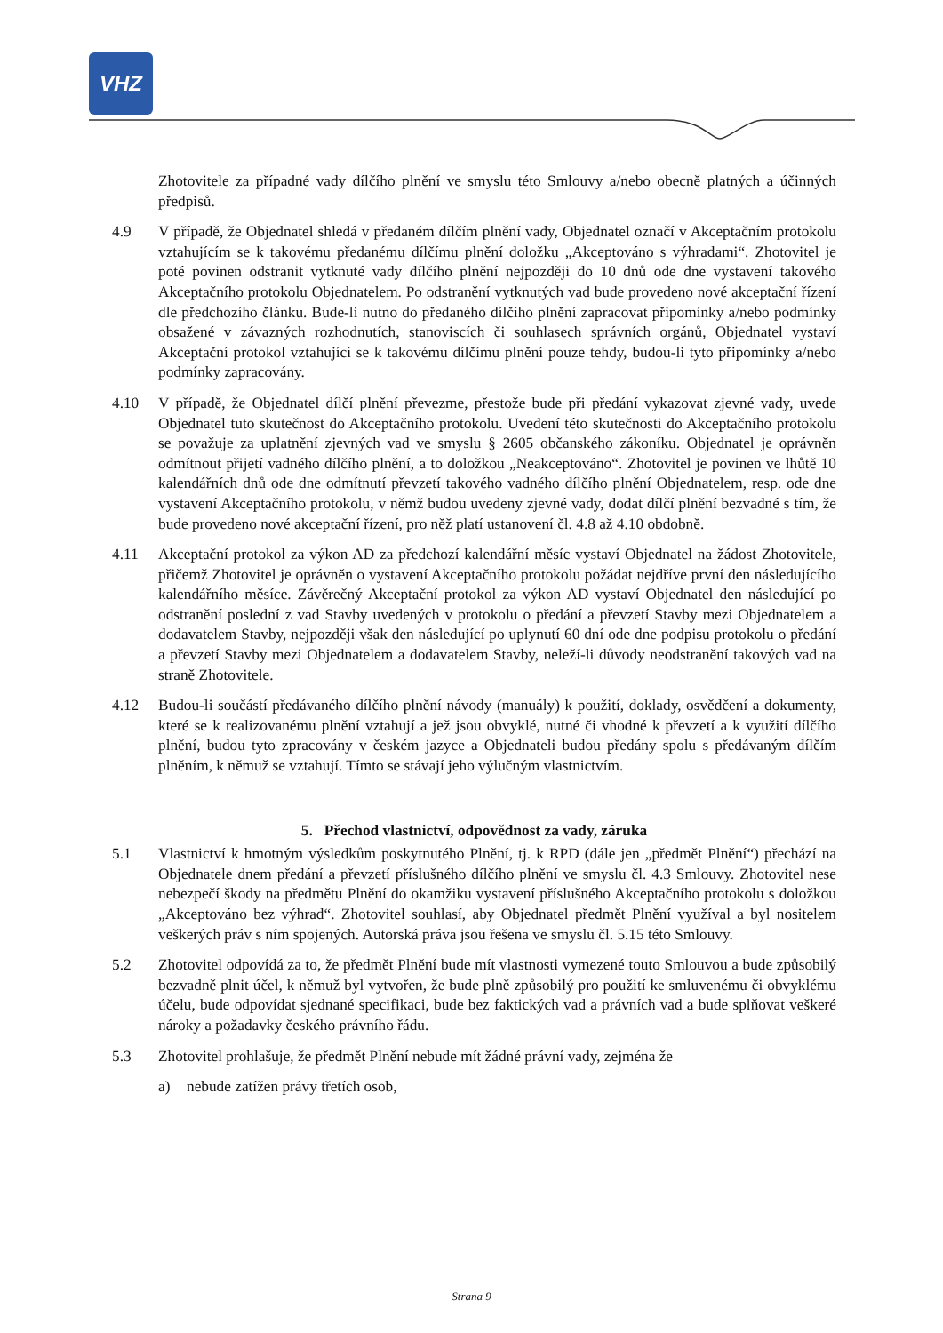VHZ
Zhotovitele za případné vady dílčího plnění ve smyslu této Smlouvy a/nebo obecně platných a účinných předpisů.
4.9 V případě, že Objednatel shledá v předaném dílčím plnění vady, Objednatel označí v Akceptačním protokolu vztahujícím se k takovému předanému dílčímu plnění doložku „Akceptováno s výhradami“. Zhotovitel je poté povinen odstranit vytknuté vady dílčího plnění nejpozději do 10 dnů ode dne vystavení takového Akceptačního protokolu Objednatelem. Po odstranění vytknutých vad bude provedeno nové akceptační řízení dle předchozího článku. Bude-li nutno do předaného dílčího plnění zapracovat připomínky a/nebo podmínky obsažené v závazných rozhodnutích, stanoviscích či souhlasech správních orgánů, Objednatel vystaví Akceptační protokol vztahující se k takovému dílčímu plnění pouze tehdy, budou-li tyto připomínky a/nebo podmínky zapracovány.
4.10 V případě, že Objednatel dílčí plnění převezme, přestože bude při předání vykazovat zjevné vady, uvede Objednatel tuto skutečnost do Akceptačního protokolu. Uvedení této skutečnosti do Akceptačního protokolu se považuje za uplatnění zjevných vad ve smyslu § 2605 občanského zákoníku. Objednatel je oprávněn odmítnout přijetí vadného dílčího plnění, a to doložkou „Neakceptováno“. Zhotovitel je povinen ve lhůtě 10 kalendářních dnů ode dne odmítnutí převzetí takového vadného dílčího plnění Objednatelem, resp. ode dne vystavení Akceptačního protokolu, v němž budou uvedeny zjevné vady, dodat dílčí plnění bezvadné s tím, že bude provedeno nové akceptační řízení, pro něž platí ustanovení čl. 4.8 až 4.10 obdobně.
4.11 Akceptační protokol za výkon AD za předchozí kalendářní měsíc vystaví Objednatel na žádost Zhotovitele, přičemž Zhotovitel je oprávněn o vystavení Akceptačního protokolu požádat nejdříve první den následujícího kalendářního měsíce. Závěrečný Akceptační protokol za výkon AD vystaví Objednatel den následující po odstranění poslední z vad Stavby uvedených v protokolu o předání a převzetí Stavby mezi Objednatelem a dodavatelem Stavby, nejpozději však den následující po uplynutí 60 dní ode dne podpisu protokolu o předání a převzetí Stavby mezi Objednatelem a dodavatelem Stavby, neleží-li důvody neodstranění takových vad na straně Zhotovitele.
4.12 Budou-li součástí předávaného dílčího plnění návody (manuály) k použití, doklady, osvědčení a dokumenty, které se k realizovanému plnění vztahují a jež jsou obvyklé, nutné či vhodné k převzetí a k využití dílčího plnění, budou tyto zpracovány v českém jazyce a Objednateli budou předány spolu s předávaným dílčím plněním, k němuž se vztahují. Tímto se stávají jeho výlučným vlastnictvím.
5. Přechod vlastnictví, odpovědnost za vady, záruka
5.1 Vlastnictví k hmotným výsledkům poskytnutého Plnění, tj. k RPD (dále jen „předmět Plnění“) přechází na Objednatele dnem předání a převzetí příslušného dílčího plnění ve smyslu čl. 4.3 Smlouvy. Zhotovitel nese nebezpečí škody na předmětu Plnění do okamžiku vystavení příslušného Akceptačního protokolu s doložkou „Akceptováno bez výhrad“. Zhotovitel souhlasí, aby Objednatel předmět Plnění využíval a byl nositelem veškerých práv s ním spojených. Autorská práva jsou řešena ve smyslu čl. 5.15 této Smlouvy.
5.2 Zhotovitel odpovídá za to, že předmět Plnění bude mít vlastnosti vymezené touto Smlouvou a bude způsobilý bezvadně plnit účel, k němuž byl vytvořen, že bude plně způsobilý pro použití ke smluvenému či obvyklému účelu, bude odpovídat sjednané specifikaci, bude bez faktických vad a právních vad a bude splňovat veškeré nároky a požadavky českého právního řádu.
5.3 Zhotovitel prohlašuje, že předmět Plnění nebude mít žádné právní vady, zejména že
a) nebude zatížen právy třetích osob,
Strana 9